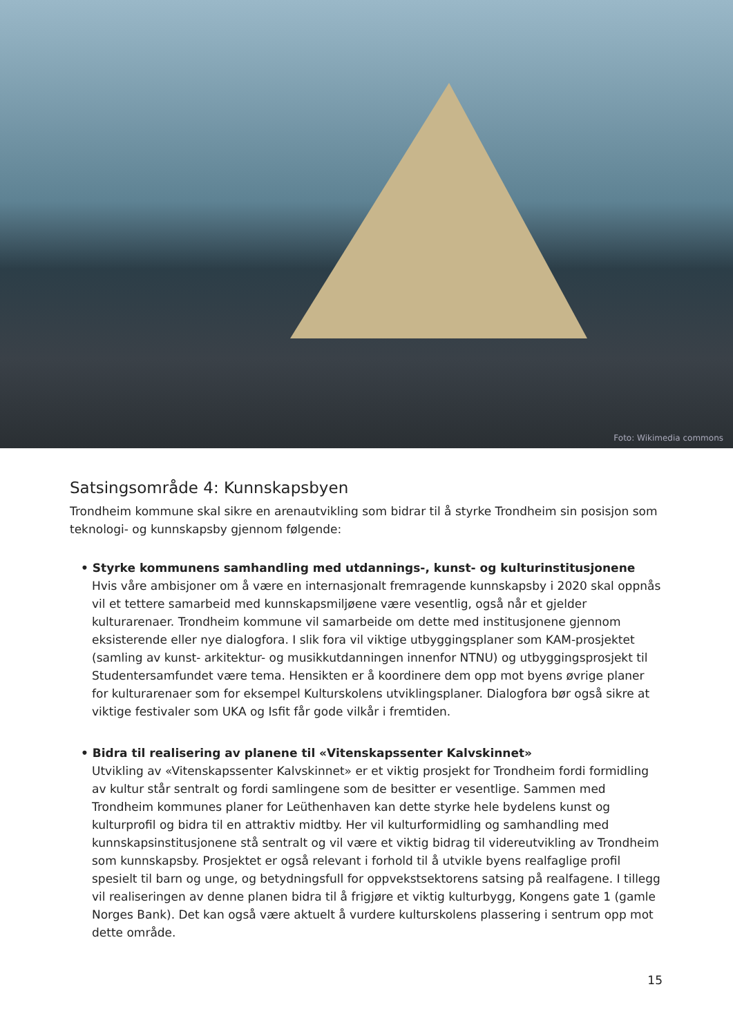Foto: Wikimedia commons
Satsingsområde 4: Kunnskapsbyen
Trondheim kommune skal sikre en arenautvikling som bidrar til å styrke Trondheim sin posisjon som teknologi- og kunnskapsby gjennom følgende:
• Styrke kommunens samhandling med utdannings-, kunst- og kulturinstitusjonene
Hvis våre ambisjoner om å være en internasjonalt fremragende kunnskapsby i 2020 skal oppnås vil et tettere samarbeid med kunnskapsmiljøene være vesentlig, også når et gjelder kulturarenaer. Trondheim kommune vil samarbeide om dette med institusjonene gjennom eksisterende eller nye dialogfora. I slik fora vil viktige utbyggingsplaner som KAM-prosjektet (samling av kunst- arkitektur- og musikkutdanningen innenfor NTNU) og utbyggingsprosjekt til Studentersamfundet være tema. Hensikten er å koordinere dem opp mot byens øvrige planer for kulturarenaer som for eksempel Kulturskolens utviklingsplaner. Dialogfora bør også sikre at viktige festivaler som UKA og Isfit får gode vilkår i fremtiden.
• Bidra til realisering av planene til «Vitenskapssenter Kalvskinnet»
Utvikling av «Vitenskapssenter Kalvskinnet» er et viktig prosjekt for Trondheim fordi formidling av kultur står sentralt og fordi samlingene som de besitter er vesentlige. Sammen med Trondheim kommunes planer for Leüthenhaven kan dette styrke hele bydelens kunst og kulturprofil og bidra til en attraktiv midtby. Her vil kulturformidling og samhandling med kunnskapsinstitusjonene stå sentralt og vil være et viktig bidrag til videreutvikling av Trondheim som kunnskapsby. Prosjektet er også relevant i forhold til å utvikle byens realfaglige profil spesielt til barn og unge, og betydningsfull for oppvekstsektorens satsing på realfagene. I tillegg vil realiseringen av denne planen bidra til å frigjøre et viktig kulturbygg, Kongens gate 1 (gamle Norges Bank). Det kan også være aktuelt å vurdere kulturskolens plassering i sentrum opp mot dette område.
15